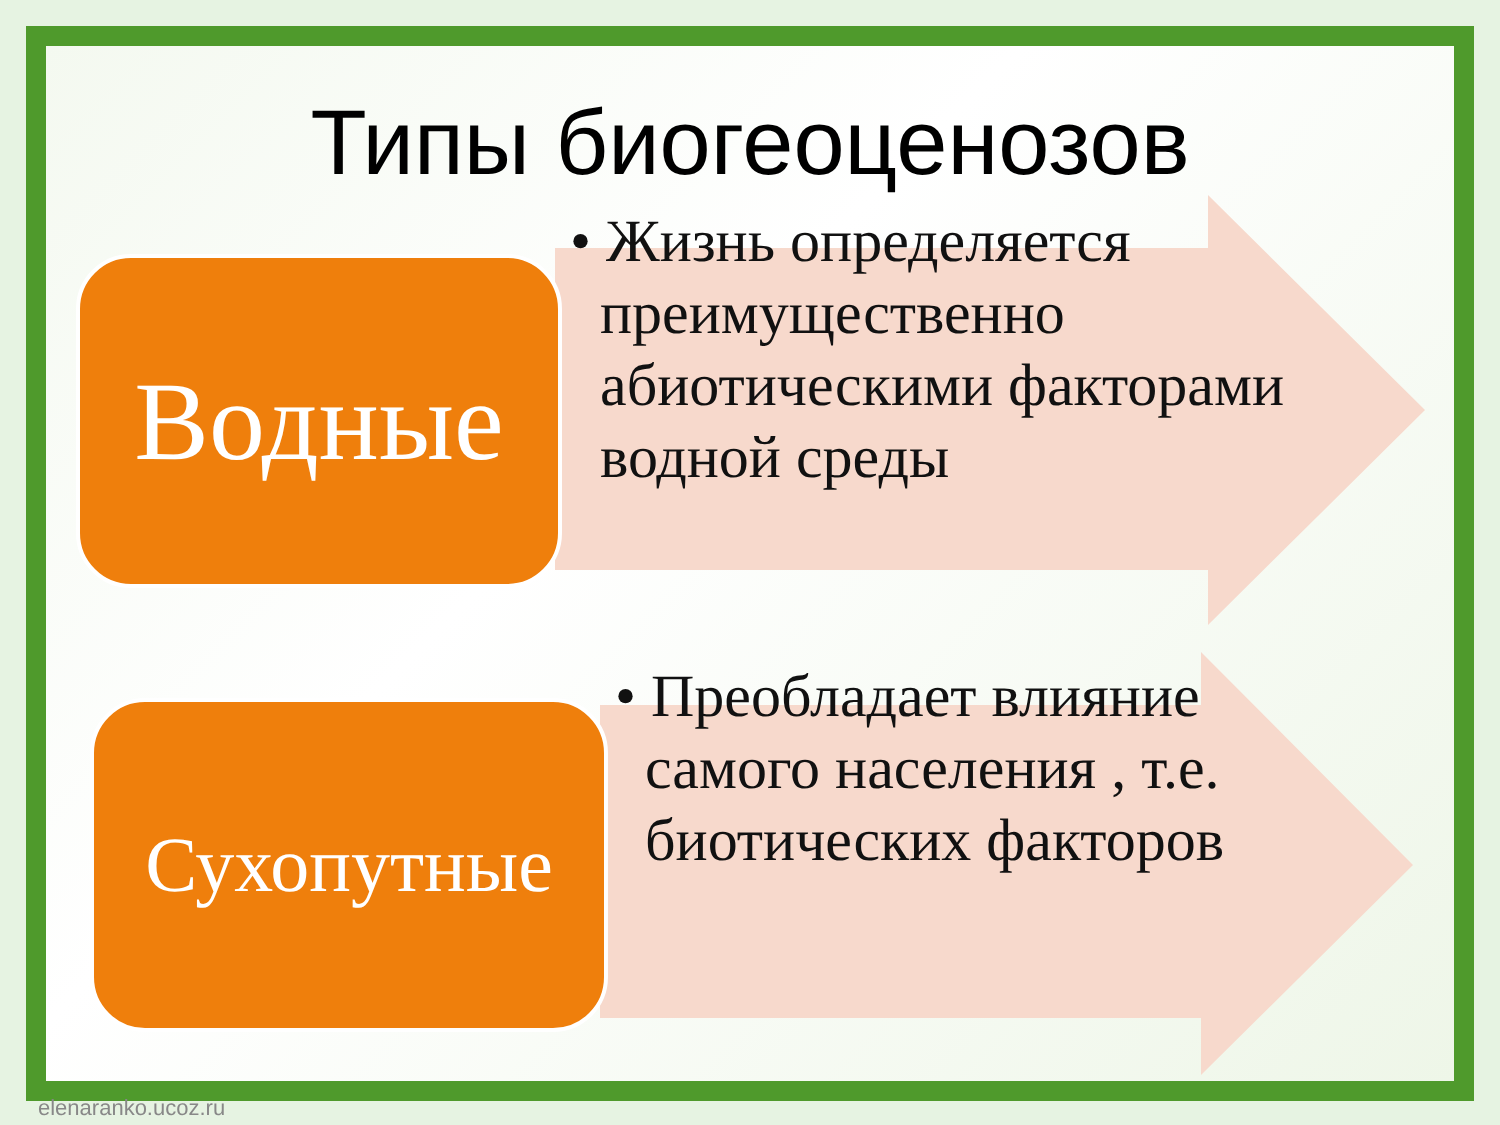Типы биогеоценозов
Водные
Сухопутные
• Жизнь определяется
преимущественно
абиотическими факторами
водной среды
• Преобладает влияние
самого населения , т.е.
биотических факторов
elenaranko.ucoz.ru